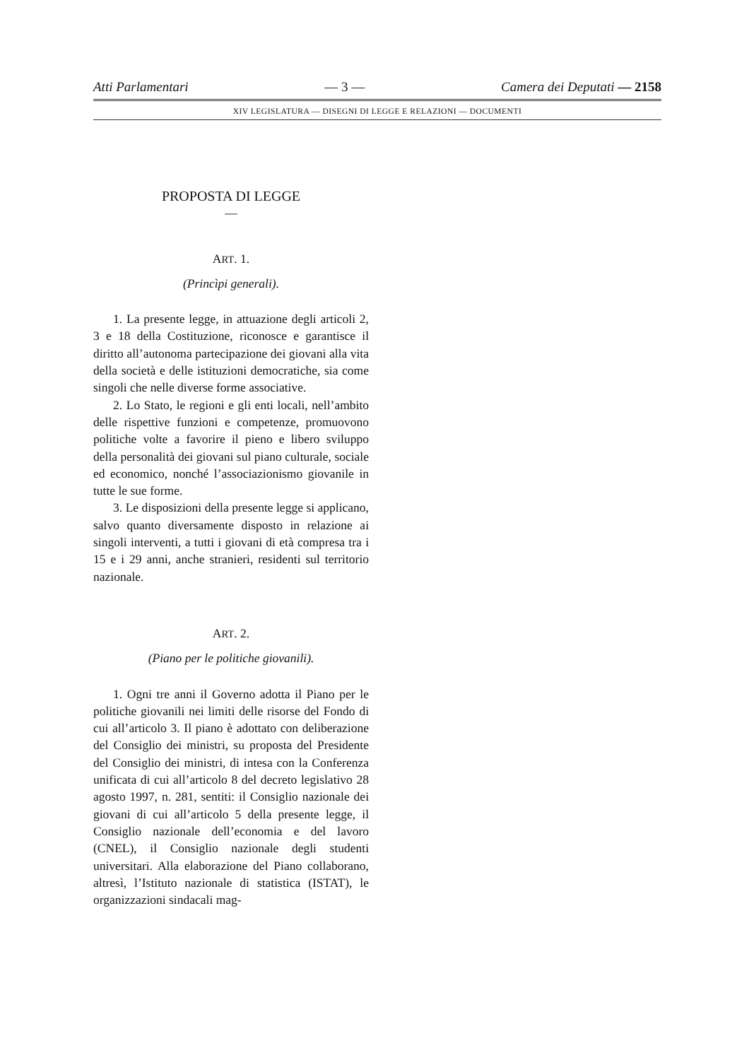Atti Parlamentari — 3 — Camera dei Deputati — 2158
XIV LEGISLATURA — DISEGNI DI LEGGE E RELAZIONI — DOCUMENTI
PROPOSTA DI LEGGE
—
ART. 1.
(Princìpi generali).
1. La presente legge, in attuazione degli articoli 2, 3 e 18 della Costituzione, riconosce e garantisce il diritto all’autonoma partecipazione dei giovani alla vita della società e delle istituzioni democratiche, sia come singoli che nelle diverse forme associative.
2. Lo Stato, le regioni e gli enti locali, nell’ambito delle rispettive funzioni e competenze, promuovono politiche volte a favorire il pieno e libero sviluppo della personalità dei giovani sul piano culturale, sociale ed economico, nonché l’associazionismo giovanile in tutte le sue forme.
3. Le disposizioni della presente legge si applicano, salvo quanto diversamente disposto in relazione ai singoli interventi, a tutti i giovani di età compresa tra i 15 e i 29 anni, anche stranieri, residenti sul territorio nazionale.
ART. 2.
(Piano per le politiche giovanili).
1. Ogni tre anni il Governo adotta il Piano per le politiche giovanili nei limiti delle risorse del Fondo di cui all’articolo 3. Il piano è adottato con deliberazione del Consiglio dei ministri, su proposta del Presidente del Consiglio dei ministri, di intesa con la Conferenza unificata di cui all’articolo 8 del decreto legislativo 28 agosto 1997, n. 281, sentiti: il Consiglio nazionale dei giovani di cui all’articolo 5 della presente legge, il Consiglio nazionale dell’economia e del lavoro (CNEL), il Consiglio nazionale degli studenti universitari. Alla elaborazione del Piano collaborano, altresì, l’Istituto nazionale di statistica (ISTAT), le organizzazioni sindacali mag-